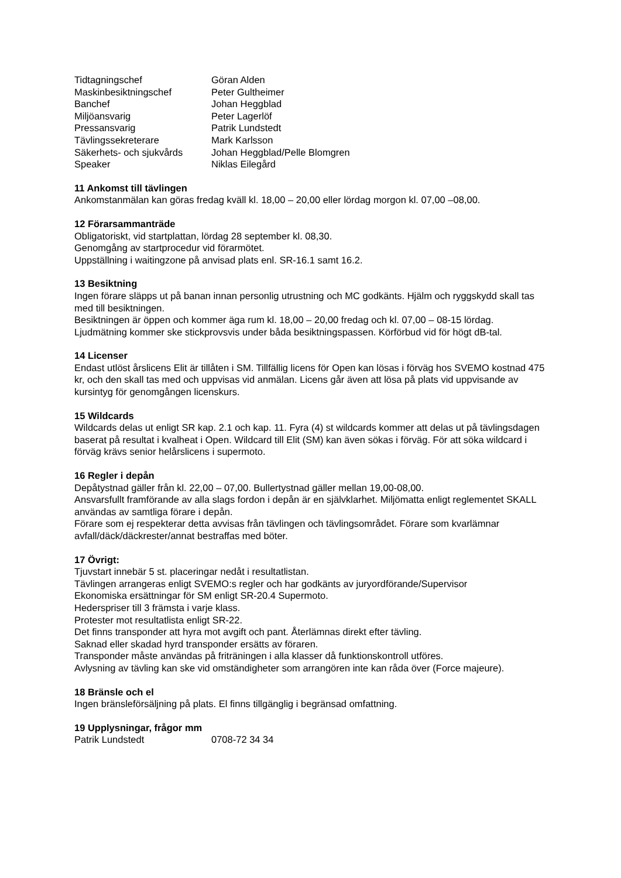Tidtagningschef Göran Alden
Maskinbesiktningschef Peter Gultheimer
Banchef Johan Heggblad
Miljöansvarig Peter Lagerlöf
Pressansvarig Patrik Lundstedt
Tävlingssekreterare Mark Karlsson
Säkerhets- och sjukvårds Johan Heggblad/Pelle Blomgren
Speaker Niklas Eilegård
11 Ankomst till tävlingen
Ankomstanmälan kan göras fredag kväll kl. 18,00 – 20,00 eller lördag morgon kl. 07,00 –08,00.
12 Förarsammanträde
Obligatoriskt, vid startplattan, lördag 28 september kl. 08,30.
Genomgång av startprocedur vid förarmötet.
Uppställning i waitingzone på anvisad plats enl. SR-16.1 samt 16.2.
13 Besiktning
Ingen förare släpps ut på banan innan personlig utrustning och MC godkänts. Hjälm och ryggskydd skall tas med till besiktningen.
Besiktningen är öppen och kommer äga rum kl. 18,00 – 20,00 fredag och kl. 07,00 – 08-15 lördag.
Ljudmätning kommer ske stickprovsvis under båda besiktningspassen. Körförbud vid för högt dB-tal.
14 Licenser
Endast utlöst årslicens Elit är tillåten i SM. Tillfällig licens för Open kan lösas i förväg hos SVEMO kostnad 475 kr, och den skall tas med och uppvisas vid anmälan. Licens går även att lösa på plats vid uppvisande av kursintyg för genomgången licenskurs.
15 Wildcards
Wildcards delas ut enligt SR kap. 2.1 och kap. 11. Fyra (4) st wildcards kommer att delas ut på tävlingsdagen baserat på resultat i kvalheat i Open. Wildcard till Elit (SM) kan även sökas i förväg. För att söka wildcard i förväg krävs senior helårslicens i supermoto.
16 Regler i depån
Depåtystnad gäller från kl. 22,00 – 07,00. Bullertystnad gäller mellan 19,00-08,00.
Ansvarsfullt framförande av alla slags fordon i depån är en självklarhet. Miljömatta enligt reglementet SKALL användas av samtliga förare i depån.
Förare som ej respekterar detta avvisas från tävlingen och tävlingsområdet. Förare som kvarlämnar avfall/däck/däckrester/annat bestraffas med böter.
17 Övrigt:
Tjuvstart innebär 5 st. placeringar nedåt i resultatlistan.
Tävlingen arrangeras enligt SVEMO:s regler och har godkänts av juryordförande/Supervisor
Ekonomiska ersättningar för SM enligt SR-20.4 Supermoto.
Hederspriser till 3 främsta i varje klass.
Protester mot resultatlista enligt SR-22.
Det finns transponder att hyra mot avgift och pant. Återlämnas direkt efter tävling.
Saknad eller skadad hyrd transponder ersätts av föraren.
Transponder måste användas på friträningen i alla klasser då funktionskontroll utföres.
Avlysning av tävling kan ske vid omständigheter som arrangören inte kan råda över (Force majeure).
18 Bränsle och el
Ingen bränsleförsäljning på plats. El finns tillgänglig i begränsad omfattning.
19 Upplysningar, frågor mm
Patrik Lundstedt 0708-72 34 34